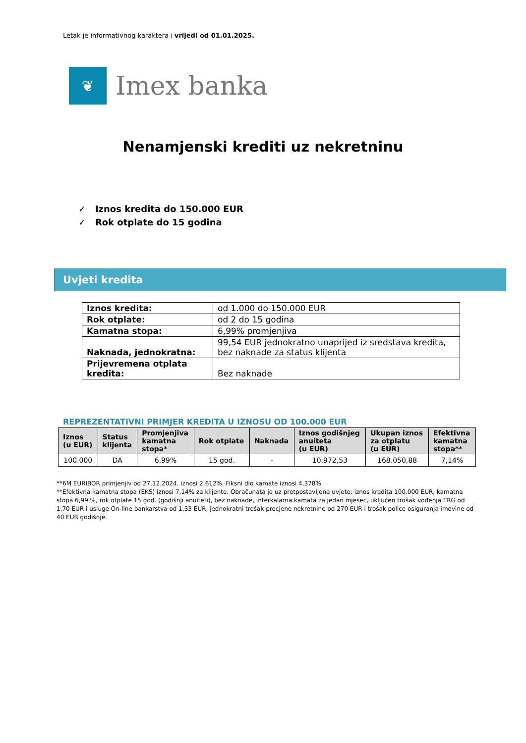Letak je informativnog karaktera i vrijedi od 01.01.2025.
❦
Imex banka
Nenamjenski krediti uz nekretninu
✓ Iznos kredita do 150.000 EUR
✓ Rok otplate do 15 godina
Uvjeti kredita
| Iznos kredita: | od 1.000 do 150.000 EUR |
| Rok otplate: | od 2 do 15 godina |
| Kamatna stopa: | 6,99% promjenjiva |
| Naknada, jednokratna: | 99,54 EUR jednokratno unaprijed iz sredstava kredita, bez naknade za status klijenta |
| Prijevremena otplata kredita: | Bez naknade |
REPREZENTATIVNI PRIMJER KREDITA U IZNOSU OD 100.000 EUR
| Iznos (u EUR) | Status klijenta | Promjenjiva kamatna stopa* | Rok otplate | Naknada | Iznos godišnjeg anuiteta (u EUR) | Ukupan iznos za otplatu (u EUR) | Efektivna kamatna stopa** |
| --- | --- | --- | --- | --- | --- | --- | --- |
| 100.000 | DA | 6,99% | 15 god. | - | 10.972,53 | 168.050,88 | 7,14% |
**6M EURIBOR primjenjiv od 27.12.2024. iznosi 2,612%. Fiksni dio kamate iznosi 4,378%.
**Efektivna kamatna stopa (EKS) iznosi 7,14% za klijente. Obračunata je uz pretpostavljene uvjete: iznos kredita 100.000 EUR, kamatna stopa 6,99 %, rok otplate 15 god. (godišnji anuiteti), bez naknade, interkalarna kamata za jedan mjesec, uključen trošak vođenja TRG od 1,70 EUR i usluge On-line bankarstva od 1,33 EUR, jednokratni trošak procjene nekretnine od 270 EUR i trošak police osiguranja imovine od 40 EUR godišnje.